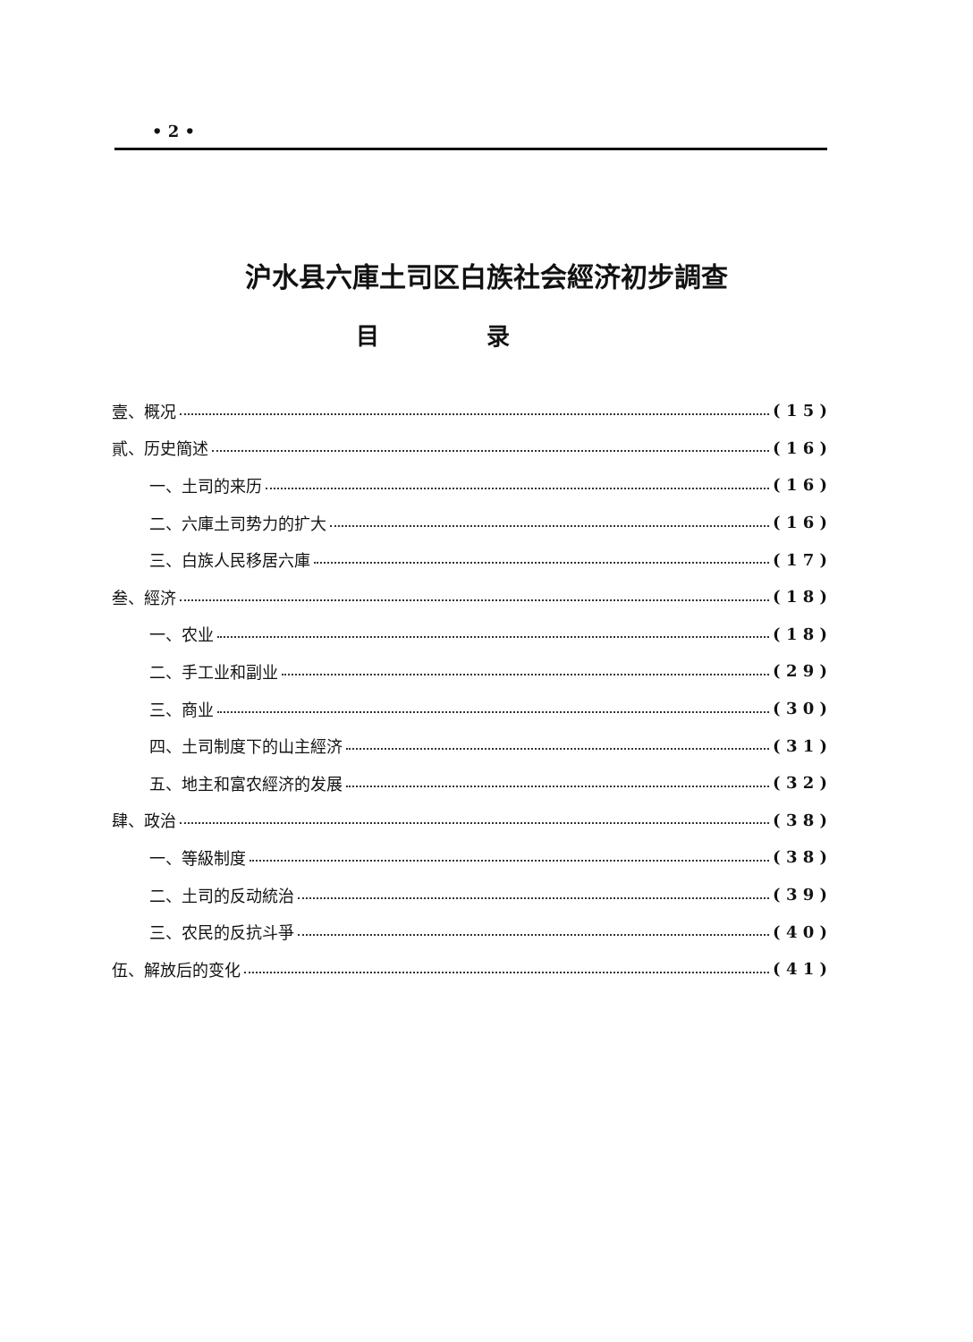• 2 •
沪水县六庫土司区白族社会經济初步調查
目录
壹、概况 ( 1 5 )
貳、历史簡述 ( 1 6 )
一、土司的来历 ( 1 6 )
二、六庫土司势力的扩大 ( 1 6 )
三、白族人民移居六庫 ( 1 7 )
叁、經济 ( 1 8 )
一、农业 ( 1 8 )
二、手工业和副业 ( 2 9 )
三、商业 ( 3 0 )
四、土司制度下的山主經济 ( 3 1 )
五、地主和富农經济的发展 ( 3 2 )
肆、政治 ( 3 8 )
一、等級制度 ( 3 8 )
二、土司的反动統治 ( 3 9 )
三、农民的反抗斗爭 ( 4 0 )
伍、解放后的变化 ( 4 1 )